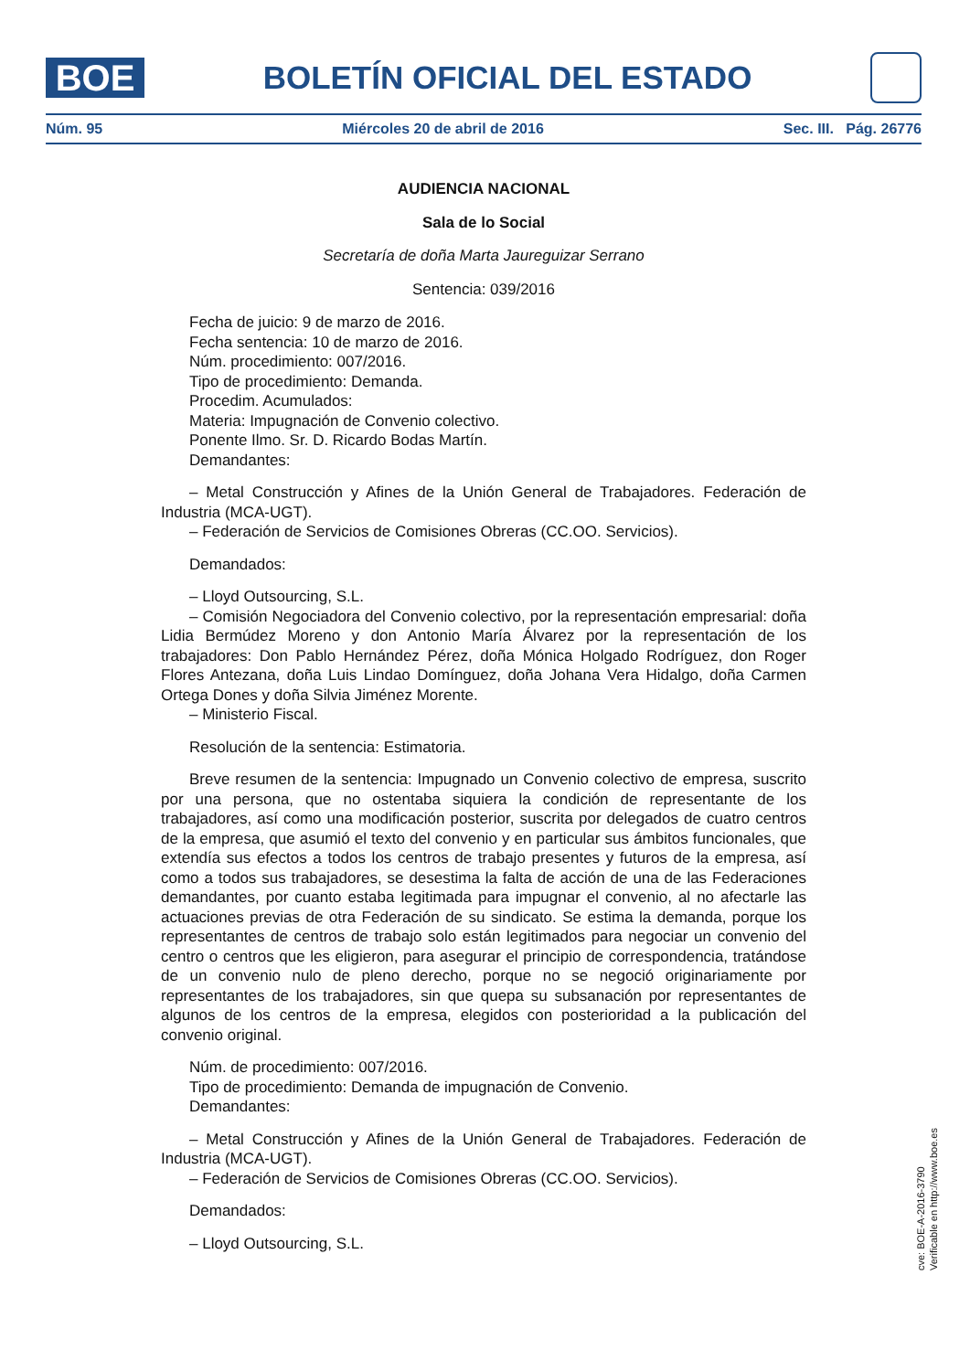BOE
BOLETÍN OFICIAL DEL ESTADO
Núm. 95 Miércoles 20 de abril de 2016 Sec. III. Pág. 26776
AUDIENCIA NACIONAL
Sala de lo Social
Secretaría de doña Marta Jaureguizar Serrano
Sentencia: 039/2016
Fecha de juicio: 9 de marzo de 2016.
Fecha sentencia: 10 de marzo de 2016.
Núm. procedimiento: 007/2016.
Tipo de procedimiento: Demanda.
Procedim. Acumulados:
Materia: Impugnación de Convenio colectivo.
Ponente Ilmo. Sr. D. Ricardo Bodas Martín.
Demandantes:
– Metal Construcción y Afines de la Unión General de Trabajadores. Federación de Industria (MCA-UGT).
– Federación de Servicios de Comisiones Obreras (CC.OO. Servicios).
Demandados:
– Lloyd Outsourcing, S.L.
– Comisión Negociadora del Convenio colectivo, por la representación empresarial: doña Lidia Bermúdez Moreno y don Antonio María Álvarez por la representación de los trabajadores: Don Pablo Hernández Pérez, doña Mónica Holgado Rodríguez, don Roger Flores Antezana, doña Luis Lindao Domínguez, doña Johana Vera Hidalgo, doña Carmen Ortega Dones y doña Silvia Jiménez Morente.
– Ministerio Fiscal.
Resolución de la sentencia: Estimatoria.
Breve resumen de la sentencia: Impugnado un Convenio colectivo de empresa, suscrito por una persona, que no ostentaba siquiera la condición de representante de los trabajadores, así como una modificación posterior, suscrita por delegados de cuatro centros de la empresa, que asumió el texto del convenio y en particular sus ámbitos funcionales, que extendía sus efectos a todos los centros de trabajo presentes y futuros de la empresa, así como a todos sus trabajadores, se desestima la falta de acción de una de las Federaciones demandantes, por cuanto estaba legitimada para impugnar el convenio, al no afectarle las actuaciones previas de otra Federación de su sindicato. Se estima la demanda, porque los representantes de centros de trabajo solo están legitimados para negociar un convenio del centro o centros que les eligieron, para asegurar el principio de correspondencia, tratándose de un convenio nulo de pleno derecho, porque no se negoció originariamente por representantes de los trabajadores, sin que quepa su subsanación por representantes de algunos de los centros de la empresa, elegidos con posterioridad a la publicación del convenio original.
Núm. de procedimiento: 007/2016.
Tipo de procedimiento: Demanda de impugnación de Convenio.
Demandantes:
– Metal Construcción y Afines de la Unión General de Trabajadores. Federación de Industria (MCA-UGT).
– Federación de Servicios de Comisiones Obreras (CC.OO. Servicios).
Demandados:
– Lloyd Outsourcing, S.L.
cve: BOE-A-2016-3790
Verificable en http://www.boe.es